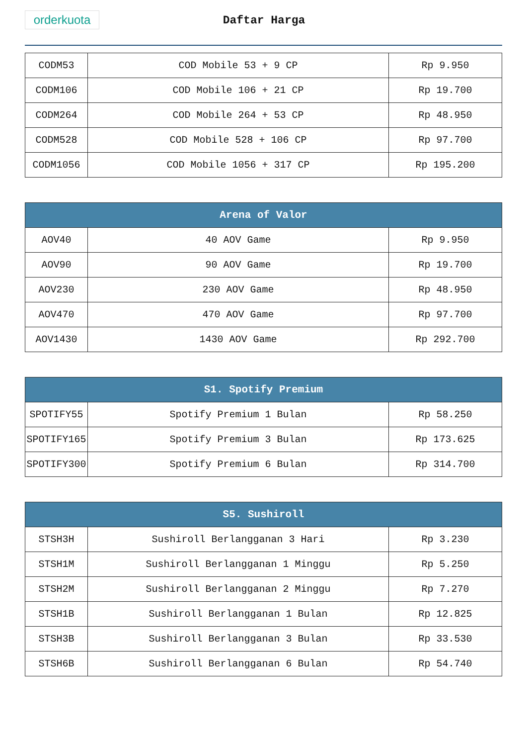orderkuota
Daftar Harga
| CODM53 | COD Mobile 53 + 9 CP | Rp 9.950 |
| CODM106 | COD Mobile 106 + 21 CP | Rp 19.700 |
| CODM264 | COD Mobile 264 + 53 CP | Rp 48.950 |
| CODM528 | COD Mobile 528 + 106 CP | Rp 97.700 |
| CODM1056 | COD Mobile 1056 + 317 CP | Rp 195.200 |
| Arena of Valor | | |
| --- | --- | --- |
| AOV40 | 40 AOV Game | Rp 9.950 |
| AOV90 | 90 AOV Game | Rp 19.700 |
| AOV230 | 230 AOV Game | Rp 48.950 |
| AOV470 | 470 AOV Game | Rp 97.700 |
| AOV1430 | 1430 AOV Game | Rp 292.700 |
| S1. Spotify Premium | | |
| --- | --- | --- |
| SPOTIFY55 | Spotify Premium 1 Bulan | Rp 58.250 |
| SPOTIFY165 | Spotify Premium 3 Bulan | Rp 173.625 |
| SPOTIFY300 | Spotify Premium 6 Bulan | Rp 314.700 |
| S5. Sushiroll | | |
| --- | --- | --- |
| STSH3H | Sushiroll Berlangganan 3 Hari | Rp 3.230 |
| STSH1M | Sushiroll Berlangganan 1 Minggu | Rp 5.250 |
| STSH2M | Sushiroll Berlangganan 2 Minggu | Rp 7.270 |
| STSH1B | Sushiroll Berlangganan 1 Bulan | Rp 12.825 |
| STSH3B | Sushiroll Berlangganan 3 Bulan | Rp 33.530 |
| STSH6B | Sushiroll Berlangganan 6 Bulan | Rp 54.740 |